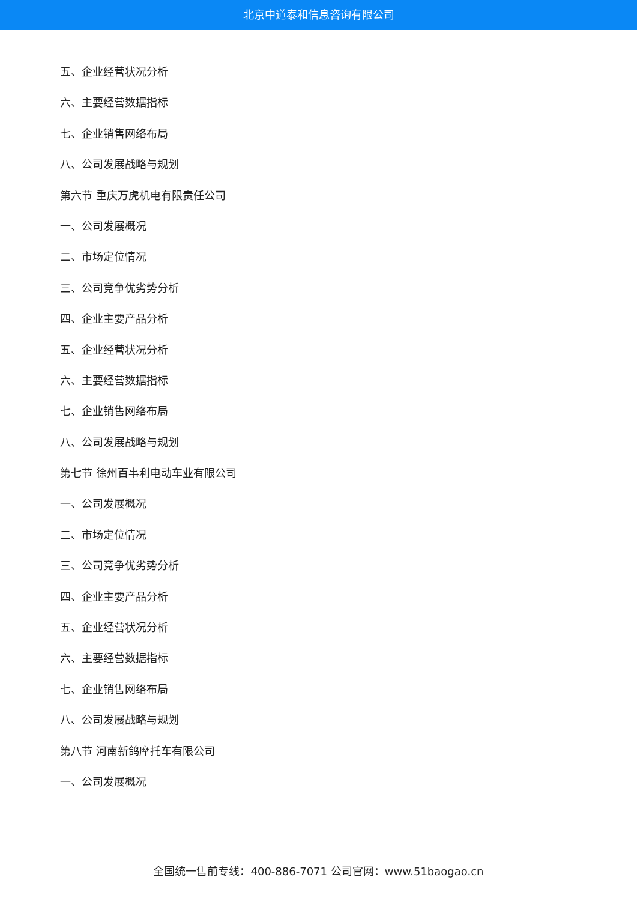北京中道泰和信息咨询有限公司
五、企业经营状况分析
六、主要经营数据指标
七、企业销售网络布局
八、公司发展战略与规划
第六节 重庆万虎机电有限责任公司
一、公司发展概况
二、市场定位情况
三、公司竞争优劣势分析
四、企业主要产品分析
五、企业经营状况分析
六、主要经营数据指标
七、企业销售网络布局
八、公司发展战略与规划
第七节 徐州百事利电动车业有限公司
一、公司发展概况
二、市场定位情况
三、公司竞争优劣势分析
四、企业主要产品分析
五、企业经营状况分析
六、主要经营数据指标
七、企业销售网络布局
八、公司发展战略与规划
第八节 河南新鸽摩托车有限公司
一、公司发展概况
全国统一售前专线：400-886-7071 公司官网：www.51baogao.cn